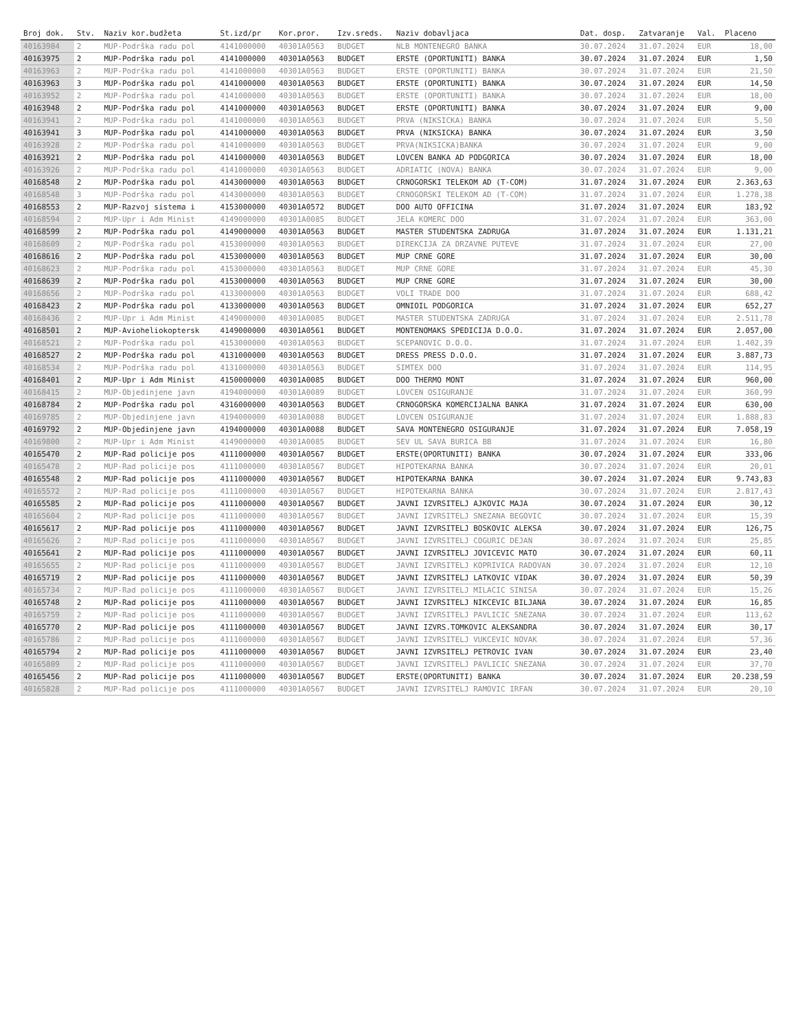| Broj dok. | Stv. | Naziv kor.budžeta | St.izd/pr | Kor.pror. | Izv.sreds. | Naziv dobavljaca | Dat. dosp. | Zatvaranje | Val. | Placeno |
| --- | --- | --- | --- | --- | --- | --- | --- | --- | --- | --- |
| 40163984 | 2 | MUP-Podrška radu pol | 4141000000 | 40301A0563 | BUDGET | NLB MONTENEGRO BANKA | 30.07.2024 | 31.07.2024 | EUR | 18,00 |
| 40163975 | 2 | MUP-Podrška radu pol | 4141000000 | 40301A0563 | BUDGET | ERSTE (OPORTUNITI) BANKA | 30.07.2024 | 31.07.2024 | EUR | 1,50 |
| 40163963 | 2 | MUP-Podrška radu pol | 4141000000 | 40301A0563 | BUDGET | ERSTE (OPORTUNITI) BANKA | 30.07.2024 | 31.07.2024 | EUR | 21,50 |
| 40163963 | 3 | MUP-Podrška radu pol | 4141000000 | 40301A0563 | BUDGET | ERSTE (OPORTUNITI) BANKA | 30.07.2024 | 31.07.2024 | EUR | 14,50 |
| 40163952 | 2 | MUP-Podrška radu pol | 4141000000 | 40301A0563 | BUDGET | ERSTE (OPORTUNITI) BANKA | 30.07.2024 | 31.07.2024 | EUR | 18,00 |
| 40163948 | 2 | MUP-Podrška radu pol | 4141000000 | 40301A0563 | BUDGET | ERSTE (OPORTUNITI) BANKA | 30.07.2024 | 31.07.2024 | EUR | 9,00 |
| 40163941 | 2 | MUP-Podrška radu pol | 4141000000 | 40301A0563 | BUDGET | PRVA (NIKSICKA) BANKA | 30.07.2024 | 31.07.2024 | EUR | 5,50 |
| 40163941 | 3 | MUP-Podrška radu pol | 4141000000 | 40301A0563 | BUDGET | PRVA (NIKSICKA) BANKA | 30.07.2024 | 31.07.2024 | EUR | 3,50 |
| 40163928 | 2 | MUP-Podrška radu pol | 4141000000 | 40301A0563 | BUDGET | PRVA(NIKSICKA)BANKA | 30.07.2024 | 31.07.2024 | EUR | 9,00 |
| 40163921 | 2 | MUP-Podrška radu pol | 4141000000 | 40301A0563 | BUDGET | LOVCEN BANKA AD PODGORICA | 30.07.2024 | 31.07.2024 | EUR | 18,00 |
| 40163926 | 2 | MUP-Podrška radu pol | 4141000000 | 40301A0563 | BUDGET | ADRIATIC (NOVA) BANKA | 30.07.2024 | 31.07.2024 | EUR | 9,00 |
| 40168548 | 2 | MUP-Podrška radu pol | 4143000000 | 40301A0563 | BUDGET | CRNOGORSKI TELEKOM AD (T-COM) | 31.07.2024 | 31.07.2024 | EUR | 2.363,63 |
| 40168548 | 3 | MUP-Podrška radu pol | 4143000000 | 40301A0563 | BUDGET | CRNOGORSKI TELEKOM AD (T-COM) | 31.07.2024 | 31.07.2024 | EUR | 1.278,38 |
| 40168553 | 2 | MUP-Razvoj sistema i | 4153000000 | 40301A0572 | BUDGET | DOO AUTO OFFICINA | 31.07.2024 | 31.07.2024 | EUR | 183,92 |
| 40168594 | 2 | MUP-Upr i Adm Minist | 4149000000 | 40301A0085 | BUDGET | JELA KOMERC DOO | 31.07.2024 | 31.07.2024 | EUR | 363,00 |
| 40168599 | 2 | MUP-Podrška radu pol | 4149000000 | 40301A0563 | BUDGET | MASTER STUDENTSKA ZADRUGA | 31.07.2024 | 31.07.2024 | EUR | 1.131,21 |
| 40168609 | 2 | MUP-Podrška radu pol | 4153000000 | 40301A0563 | BUDGET | DIREKCIJA ZA DRZAVNE PUTEVE | 31.07.2024 | 31.07.2024 | EUR | 27,00 |
| 40168616 | 2 | MUP-Podrška radu pol | 4153000000 | 40301A0563 | BUDGET | MUP CRNE GORE | 31.07.2024 | 31.07.2024 | EUR | 30,00 |
| 40168623 | 2 | MUP-Podrška radu pol | 4153000000 | 40301A0563 | BUDGET | MUP CRNE GORE | 31.07.2024 | 31.07.2024 | EUR | 45,30 |
| 40168639 | 2 | MUP-Podrška radu pol | 4153000000 | 40301A0563 | BUDGET | MUP CRNE GORE | 31.07.2024 | 31.07.2024 | EUR | 30,00 |
| 40168656 | 2 | MUP-Podrška radu pol | 4133000000 | 40301A0563 | BUDGET | VOLI TRADE DOO | 31.07.2024 | 31.07.2024 | EUR | 688,42 |
| 40168423 | 2 | MUP-Podrška radu pol | 4133000000 | 40301A0563 | BUDGET | OMNIOIL PODGORICA | 31.07.2024 | 31.07.2024 | EUR | 652,27 |
| 40168436 | 2 | MUP-Upr i Adm Minist | 4149000000 | 40301A0085 | BUDGET | MASTER STUDENTSKA ZADRUGA | 31.07.2024 | 31.07.2024 | EUR | 2.511,78 |
| 40168501 | 2 | MUP-Avioheliokoptersk | 4149000000 | 40301A0561 | BUDGET | MONTENOMAKS SPEDICIJA D.O.O. | 31.07.2024 | 31.07.2024 | EUR | 2.057,00 |
| 40168521 | 2 | MUP-Podrška radu pol | 4153000000 | 40301A0563 | BUDGET | SCEPANOVIC D.O.O. | 31.07.2024 | 31.07.2024 | EUR | 1.402,39 |
| 40168527 | 2 | MUP-Podrška radu pol | 4131000000 | 40301A0563 | BUDGET | DRESS PRESS D.O.O. | 31.07.2024 | 31.07.2024 | EUR | 3.887,73 |
| 40168534 | 2 | MUP-Podrška radu pol | 4131000000 | 40301A0563 | BUDGET | SIMTEX DOO | 31.07.2024 | 31.07.2024 | EUR | 114,95 |
| 40168401 | 2 | MUP-Upr i Adm Minist | 4150000000 | 40301A0085 | BUDGET | DOO THERMO MONT | 31.07.2024 | 31.07.2024 | EUR | 960,00 |
| 40168415 | 2 | MUP-Objedinjene javn | 4194000000 | 40301A0089 | BUDGET | LOVCEN OSIGURANJE | 31.07.2024 | 31.07.2024 | EUR | 360,99 |
| 40168784 | 2 | MUP-Podrška radu pol | 4316000000 | 40301A0563 | BUDGET | CRNOGORSKA KOMERCIJALNA BANKA | 31.07.2024 | 31.07.2024 | EUR | 630,00 |
| 40169785 | 2 | MUP-Objedinjene javn | 4194000000 | 40301A0088 | BUDGET | LOVCEN OSIGURANJE | 31.07.2024 | 31.07.2024 | EUR | 1.888,83 |
| 40169792 | 2 | MUP-Objedinjene javn | 4194000000 | 40301A0088 | BUDGET | SAVA MONTENEGRO OSIGURANJE | 31.07.2024 | 31.07.2024 | EUR | 7.058,19 |
| 40169800 | 2 | MUP-Upr i Adm Minist | 4149000000 | 40301A0085 | BUDGET | SEV UL SAVA BURICA BB | 31.07.2024 | 31.07.2024 | EUR | 16,80 |
| 40165470 | 2 | MUP-Rad policije pos | 4111000000 | 40301A0567 | BUDGET | ERSTE(OPORTUNITI) BANKA | 30.07.2024 | 31.07.2024 | EUR | 333,06 |
| 40165478 | 2 | MUP-Rad policije pos | 4111000000 | 40301A0567 | BUDGET | HIPOTEKARNA BANKA | 30.07.2024 | 31.07.2024 | EUR | 20,01 |
| 40165548 | 2 | MUP-Rad policije pos | 4111000000 | 40301A0567 | BUDGET | HIPOTEKARNA BANKA | 30.07.2024 | 31.07.2024 | EUR | 9.743,83 |
| 40165572 | 2 | MUP-Rad policije pos | 4111000000 | 40301A0567 | BUDGET | HIPOTEKARNA BANKA | 30.07.2024 | 31.07.2024 | EUR | 2.817,43 |
| 40165585 | 2 | MUP-Rad policije pos | 4111000000 | 40301A0567 | BUDGET | JAVNI IZVRSITELJ AJKOVIC MAJA | 30.07.2024 | 31.07.2024 | EUR | 30,12 |
| 40165604 | 2 | MUP-Rad policije pos | 4111000000 | 40301A0567 | BUDGET | JAVNI IZVRSITELJ SNEZANA BEGOVIC | 30.07.2024 | 31.07.2024 | EUR | 15,39 |
| 40165617 | 2 | MUP-Rad policije pos | 4111000000 | 40301A0567 | BUDGET | JAVNI IZVRSITELJ BOSKOVIC ALEKSA | 30.07.2024 | 31.07.2024 | EUR | 126,75 |
| 40165626 | 2 | MUP-Rad policije pos | 4111000000 | 40301A0567 | BUDGET | JAVNI IZVRSITELJ COGURIC DEJAN | 30.07.2024 | 31.07.2024 | EUR | 25,85 |
| 40165641 | 2 | MUP-Rad policije pos | 4111000000 | 40301A0567 | BUDGET | JAVNI IZVRSITELJ JOVICEVIC MATO | 30.07.2024 | 31.07.2024 | EUR | 60,11 |
| 40165655 | 2 | MUP-Rad policije pos | 4111000000 | 40301A0567 | BUDGET | JAVNI IZVRSITELJ KOPRIVICA RADOVAN | 30.07.2024 | 31.07.2024 | EUR | 12,10 |
| 40165719 | 2 | MUP-Rad policije pos | 4111000000 | 40301A0567 | BUDGET | JAVNI IZVRSITELJ LATKOVIC VIDAK | 30.07.2024 | 31.07.2024 | EUR | 50,39 |
| 40165734 | 2 | MUP-Rad policije pos | 4111000000 | 40301A0567 | BUDGET | JAVNI IZVRSITELJ MILACIC SINISA | 30.07.2024 | 31.07.2024 | EUR | 15,26 |
| 40165748 | 2 | MUP-Rad policije pos | 4111000000 | 40301A0567 | BUDGET | JAVNI IZVRSITELJ NIKCEVIC BILJANA | 30.07.2024 | 31.07.2024 | EUR | 16,85 |
| 40165759 | 2 | MUP-Rad policije pos | 4111000000 | 40301A0567 | BUDGET | JAVNI IZVRSITELJ PAVLICIC SNEZANA | 30.07.2024 | 31.07.2024 | EUR | 113,62 |
| 40165770 | 2 | MUP-Rad policije pos | 4111000000 | 40301A0567 | BUDGET | JAVNI IZVRS.TOMKOVIC ALEKSANDRA | 30.07.2024 | 31.07.2024 | EUR | 30,17 |
| 40165786 | 2 | MUP-Rad policije pos | 4111000000 | 40301A0567 | BUDGET | JAVNI IZVRSITELJ VUKCEVIC NOVAK | 30.07.2024 | 31.07.2024 | EUR | 57,36 |
| 40165794 | 2 | MUP-Rad policije pos | 4111000000 | 40301A0567 | BUDGET | JAVNI IZVRSITELJ PETROVIC IVAN | 30.07.2024 | 31.07.2024 | EUR | 23,40 |
| 40165809 | 2 | MUP-Rad policije pos | 4111000000 | 40301A0567 | BUDGET | JAVNI IZVRSITELJ PAVLICIC SNEZANA | 30.07.2024 | 31.07.2024 | EUR | 37,70 |
| 40165456 | 2 | MUP-Rad policije pos | 4111000000 | 40301A0567 | BUDGET | ERSTE(OPORTUNITI) BANKA | 30.07.2024 | 31.07.2024 | EUR | 20.238,59 |
| 40165828 | 2 | MUP-Rad policije pos | 4111000000 | 40301A0567 | BUDGET | JAVNI IZVRSITELJ RAMOVIC IRFAN | 30.07.2024 | 31.07.2024 | EUR | 20,10 |